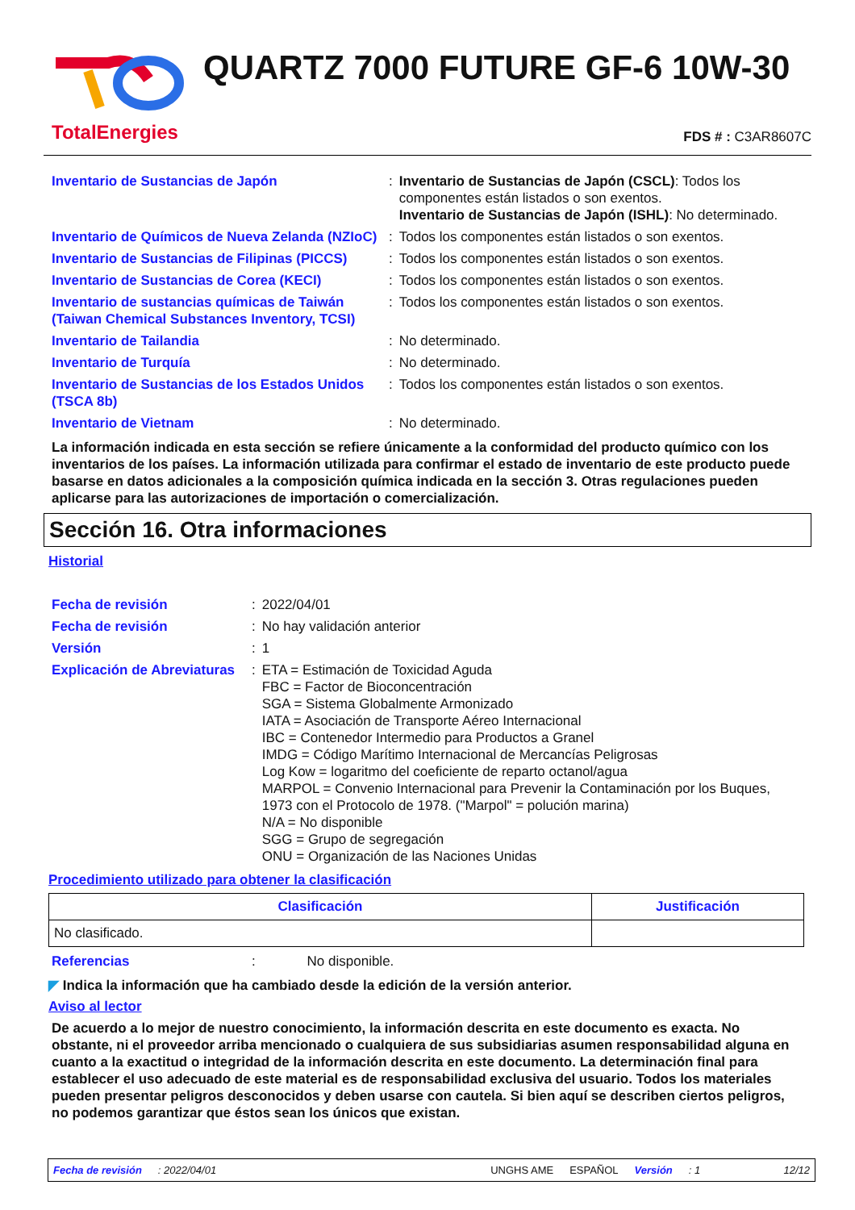TotalEnergies
QUARTZ 7000 FUTURE GF-6 10W-30
FDS # : C3AR8607C
| Inventario de Sustancias de Japón | : | Inventario de Sustancias de Japón (CSCL) : Todos los componentes están listados o son exentos. Inventario de Sustancias de Japón (ISHL) : No determinado. |
| Inventario de Químicos de Nueva Zelanda (NZIoC) | : | Todos los componentes están listados o son exentos. |
| Inventario de Sustancias de Filipinas (PICCS) | : | Todos los componentes están listados o son exentos. |
| Inventario de Sustancias de Corea (KECI) | : | Todos los componentes están listados o son exentos. |
| Inventario de sustancias químicas de Taiwán (Taiwan Chemical Substances Inventory, TCSI) | : | Todos los componentes están listados o son exentos. |
| Inventario de Tailandia | : | No determinado. |
| Inventario de Turquía | : | No determinado. |
| Inventario de Sustancias de los Estados Unidos (TSCA 8b) | : | Todos los componentes están listados o son exentos. |
| Inventario de Vietnam | : | No determinado. |
La información indicada en esta sección se refiere únicamente a la conformidad del producto químico con los inventarios de los países. La información utilizada para confirmar el estado de inventario de este producto puede basarse en datos adicionales a la composición química indicada en la sección 3. Otras regulaciones pueden aplicarse para las autorizaciones de importación o comercialización.
Sección 16. Otra informaciones
Historial
| Fecha de revisión | : | 2022/04/01 |
| Fecha de revisión | : | No hay validación anterior |
| Versión | : | 1 |
| Explicación de Abreviaturas | : | ETA = Estimación de Toxicidad Aguda FBC = Factor de Bioconcentración SGA = Sistema Globalmente Armonizado IATA = Asociación de Transporte Aéreo Internacional IBC = Contenedor Intermedio para Productos a Granel IMDG = Código Marítimo Internacional de Mercancías Peligrosas Log Kow = logaritmo del coeficiente de reparto octanol/agua MARPOL = Convenio Internacional para Prevenir la Contaminación por los Buques, 1973 con el Protocolo de 1978. ("Marpol" = polución marina) N/A = No disponible SGG = Grupo de segregación ONU = Organización de las Naciones Unidas |
Procedimiento utilizado para obtener la clasificación
| Clasificación | Justificación |
| --- | --- |
| No clasificado. | |
| Referencias | : | No disponible. |
◤ Indica la información que ha cambiado desde la edición de la versión anterior.
Aviso al lector
De acuerdo a lo mejor de nuestro conocimiento, la información descrita en este documento es exacta. No obstante, ni el proveedor arriba mencionado o cualquiera de sus subsidiarias asumen responsabilidad alguna en cuanto a la exactitud o integridad de la información descrita en este documento. La determinación final para establecer el uso adecuado de este material es de responsabilidad exclusiva del usuario. Todos los materiales pueden presentar peligros desconocidos y deben usarse con cautela. Si bien aquí se describen ciertos peligros, no podemos garantizar que éstos sean los únicos que existan.
Fecha de revisión: 2022/04/01 UNGHS AME ESPAÑOL Versión: 1 12/12